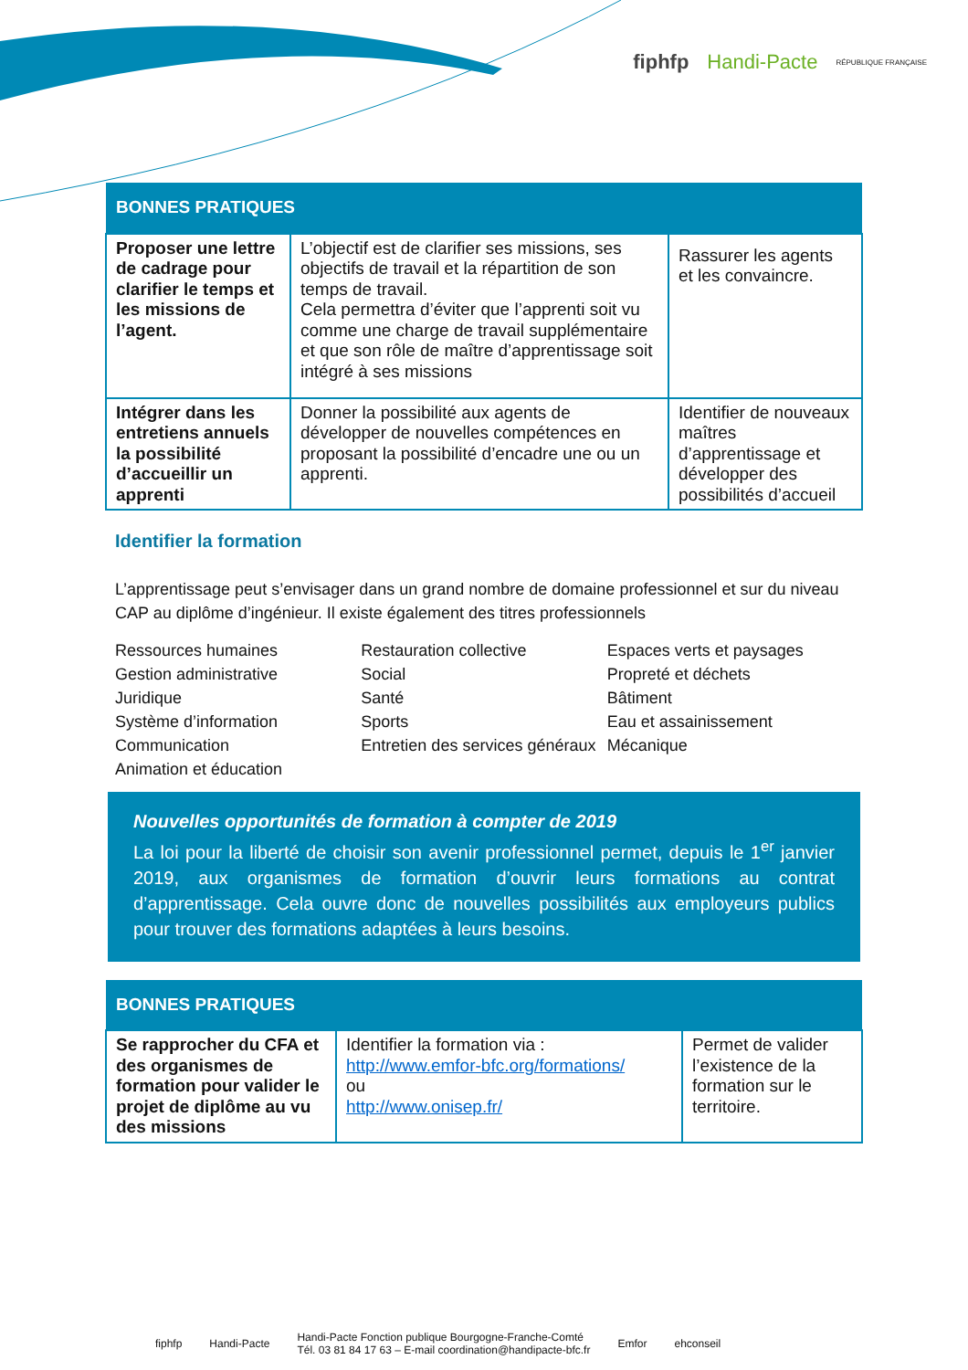fiphfp Handi-Pacte RÉPUBLIQUE FRANÇAISE
| BONNES PRATIQUES | | |
| --- | --- | --- |
| Proposer une lettre de cadrage pour clarifier le temps et les missions de l’agent. | L’objectif est de clarifier ses missions, ses objectifs de travail et la répartition de son temps de travail. Cela permettra d’éviter que l’apprenti soit vu comme une charge de travail supplémentaire et que son rôle de maître d’apprentissage soit intégré à ses missions | Rassurer les agents et les convaincre. |
| Intégrer dans les entretiens annuels la possibilité d’accueillir un apprenti | Donner la possibilité aux agents de développer de nouvelles compétences en proposant la possibilité d’encadre une ou un apprenti. | Identifier de nouveaux maîtres d’apprentissage et développer des possibilités d’accueil |
Identifier la formation
L’apprentissage peut s’envisager dans un grand nombre de domaine professionnel et sur du niveau CAP au diplôme d’ingénieur. Il existe également des titres professionnels
Ressources humaines
Gestion administrative
Juridique
Système d’information
Communication
Animation et éducation
Restauration collective
Social
Santé
Sports
Entretien des services généraux
Espaces verts et paysages
Propreté et déchets
Bâtiment
Eau et assainissement
Mécanique
Nouvelles opportunités de formation à compter de 2019
La loi pour la liberté de choisir son avenir professionnel permet, depuis le 1<sup>er</sup> janvier 2019, aux organismes de formation d’ouvrir leurs formations au contrat d’apprentissage. Cela ouvre donc de nouvelles possibilités aux employeurs publics pour trouver des formations adaptées à leurs besoins.
| BONNES PRATIQUES | | |
| --- | --- | --- |
| Se rapprocher du CFA et des organismes de formation pour valider le projet de diplôme au vu des missions | Identifier la formation via : http://www.emfor-bfc.org/formations/ ou http://www.onisep.fr/ | Permet de valider l’existence de la formation sur le territoire. |
fiphfp Handi-Pacte Handi-Pacte Fonction publique Bourgogne-Franche-Comté
Tél. 03 81 84 17 63 – E-mail coordination@handipacte-bfc.fr Emfor ehconseil